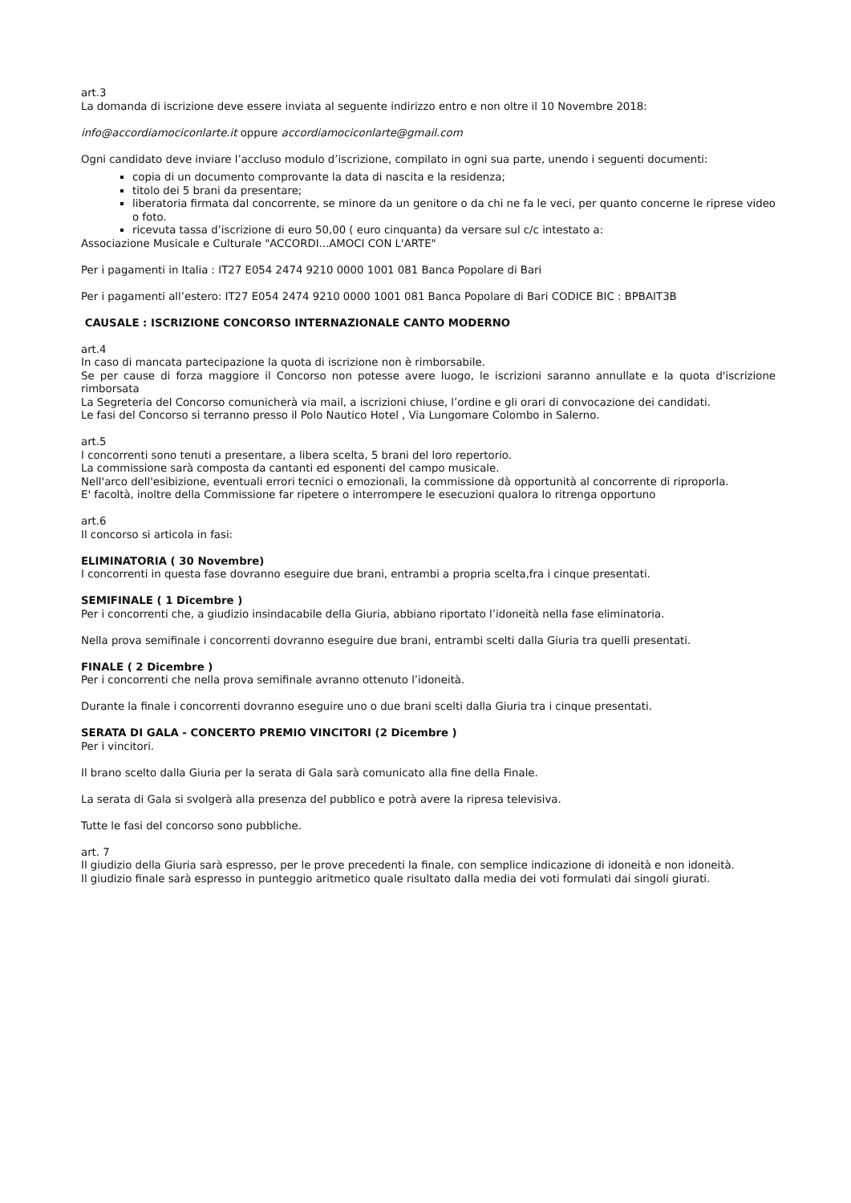art.3
La domanda di iscrizione deve essere inviata al seguente indirizzo entro e non oltre il 10 Novembre 2018:
info@accordiamociconlarte.it oppure accordiamociconlarte@gmail.com
Ogni candidato deve inviare l’accluso modulo d’iscrizione, compilato in ogni sua parte, unendo i seguenti documenti:
copia di un documento comprovante la data di nascita e la residenza;
titolo dei 5 brani da presentare;
liberatoria firmata dal concorrente, se minore da un genitore o da chi ne fa le veci, per quanto concerne le riprese video o foto.
ricevuta tassa d’iscrizione di euro 50,00 ( euro cinquanta) da versare sul c/c intestato a:
Associazione Musicale e Culturale "ACCORDI...AMOCI CON L'ARTE"
Per i pagamenti in Italia : IT27 E054 2474 9210 0000 1001 081 Banca Popolare di Bari
Per i pagamenti all’estero: IT27 E054 2474 9210 0000 1001 081 Banca Popolare di Bari CODICE BIC : BPBAIT3B
CAUSALE : ISCRIZIONE CONCORSO INTERNAZIONALE CANTO MODERNO
art.4
In caso di mancata partecipazione la quota di iscrizione non è rimborsabile.
Se per cause di forza maggiore il Concorso non potesse avere luogo, le iscrizioni saranno annullate e la quota d'iscrizione rimborsata
La Segreteria del Concorso comunicherà via mail, a iscrizioni chiuse, l’ordine e gli orari di convocazione dei candidati.
Le fasi del Concorso si terranno presso il Polo Nautico Hotel , Via Lungomare Colombo in Salerno.
art.5
I concorrenti sono tenuti a presentare, a libera scelta, 5 brani del loro repertorio.
La commissione sarà composta da cantanti ed esponenti del campo musicale.
Nell'arco dell'esibizione, eventuali errori tecnici o emozionali, la commissione dà opportunità al concorrente di riproporla.
E' facoltà, inoltre della Commissione far ripetere o interrompere le esecuzioni qualora lo ritrenga opportuno
art.6
Il concorso si articola in fasi:
ELIMINATORIA ( 30 Novembre)
I concorrenti in questa fase dovranno eseguire due brani, entrambi a propria scelta,fra i cinque presentati.
SEMIFINALE ( 1 Dicembre )
Per i concorrenti che, a giudizio insindacabile della Giuria, abbiano riportato l’idoneità nella fase eliminatoria.
Nella prova semifinale i concorrenti dovranno eseguire due brani, entrambi scelti dalla Giuria tra quelli presentati.
FINALE ( 2 Dicembre )
Per i concorrenti che nella prova semifinale avranno ottenuto l’idoneità.
Durante la finale i concorrenti dovranno eseguire uno o due brani scelti dalla Giuria tra i cinque presentati.
SERATA DI GALA - CONCERTO PREMIO VINCITORI (2 Dicembre )
Per i vincitori.
Il brano scelto dalla Giuria per la serata di Gala sarà comunicato alla fine della Finale.
La serata di Gala si svolgerà alla presenza del pubblico e potrà avere la ripresa televisiva.
Tutte le fasi del concorso sono pubbliche.
art. 7
Il giudizio della Giuria sarà espresso, per le prove precedenti la finale, con semplice indicazione di idoneità e non idoneità.
Il giudizio finale sarà espresso in punteggio aritmetico quale risultato dalla media dei voti formulati dai singoli giurati.